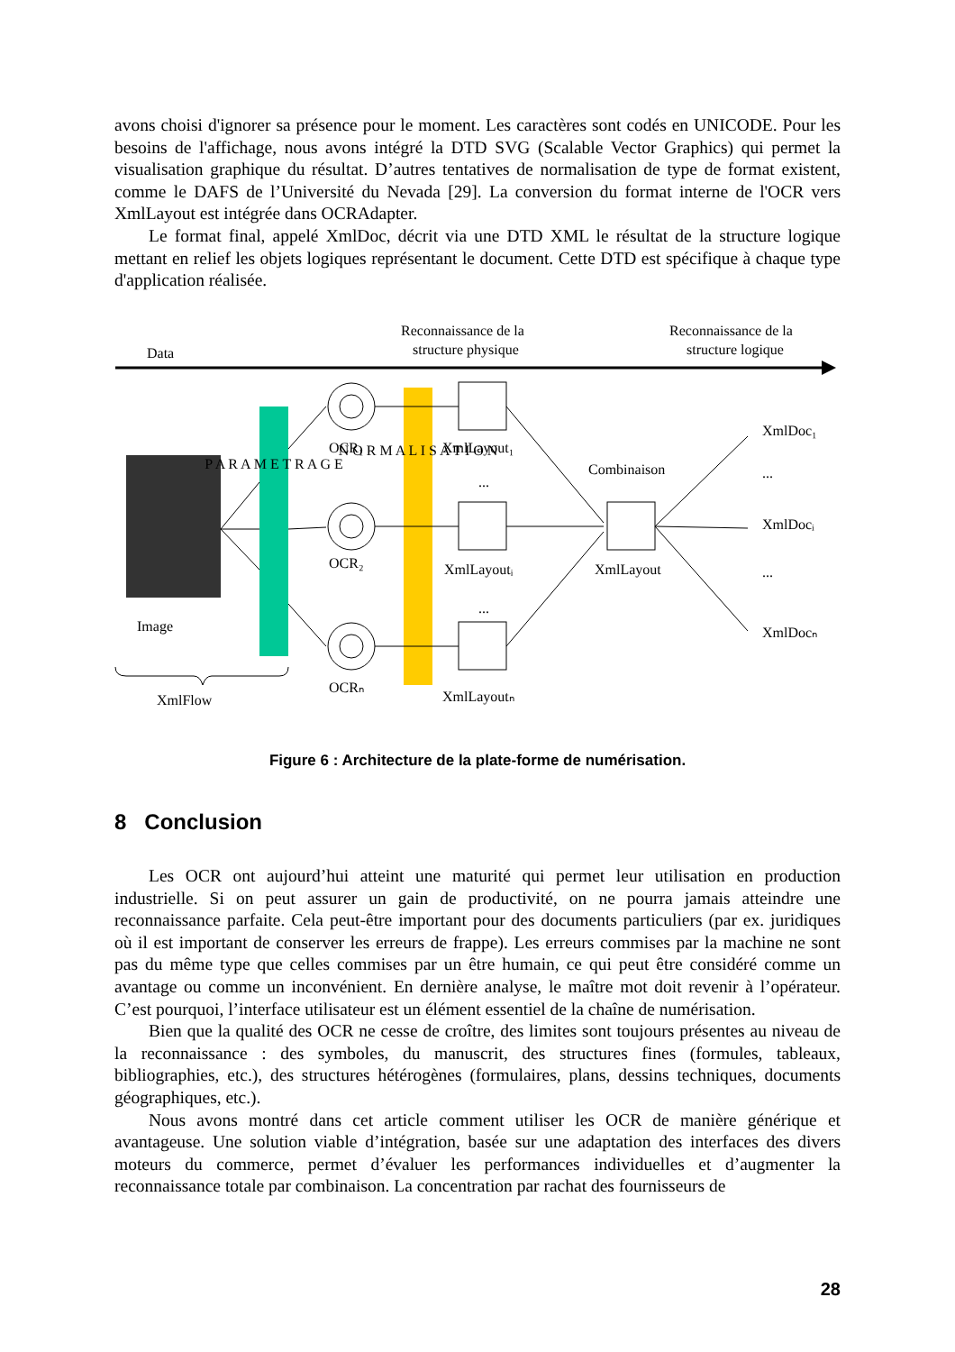avons choisi d'ignorer sa présence pour le moment. Les caractères sont codés en UNICODE. Pour les besoins de l'affichage, nous avons intégré la DTD SVG (Scalable Vector Graphics) qui permet la visualisation graphique du résultat. D’autres tentatives de normalisation de type de format existent, comme le DAFS de l’Université du Nevada [29]. La conversion du format interne de l'OCR vers XmlLayout est intégrée dans OCRAdapter.
Le format final, appelé XmlDoc, décrit via une DTD XML le résultat de la structure logique mettant en relief les objets logiques représentant le document. Cette DTD est spécifique à chaque type d'application réalisée.
Reconnaissance de la
structure physique
Reconnaissance de la
structure logique
Data
Image
P A R A M E T R A G E
N O R M A L I S A T I O N
OCR₁
OCR₂
OCRₙ
XmlLayout₁
...
XmlLayoutᵢ
...
XmlLayoutₙ
Combinaison
XmlLayout
XmlDoc₁
...
XmlDocᵢ
...
XmlDocₙ
XmlFlow
Figure 6 : Architecture de la plate-forme de numérisation.
8 Conclusion
Les OCR ont aujourd’hui atteint une maturité qui permet leur utilisation en production industrielle. Si on peut assurer un gain de productivité, on ne pourra jamais atteindre une reconnaissance parfaite. Cela peut-être important pour des documents particuliers (par ex. juridiques où il est important de conserver les erreurs de frappe). Les erreurs commises par la machine ne sont pas du même type que celles commises par un être humain, ce qui peut être considéré comme un avantage ou comme un inconvénient. En dernière analyse, le maître mot doit revenir à l’opérateur. C’est pourquoi, l’interface utilisateur est un élément essentiel de la chaîne de numérisation.
Bien que la qualité des OCR ne cesse de croître, des limites sont toujours présentes au niveau de la reconnaissance : des symboles, du manuscrit, des structures fines (formules, tableaux, bibliographies, etc.), des structures hétérogènes (formulaires, plans, dessins techniques, documents géographiques, etc.).
Nous avons montré dans cet article comment utiliser les OCR de manière générique et avantageuse. Une solution viable d’intégration, basée sur une adaptation des interfaces des divers moteurs du commerce, permet d’évaluer les performances individuelles et d’augmenter la reconnaissance totale par combinaison. La concentration par rachat des fournisseurs de
28